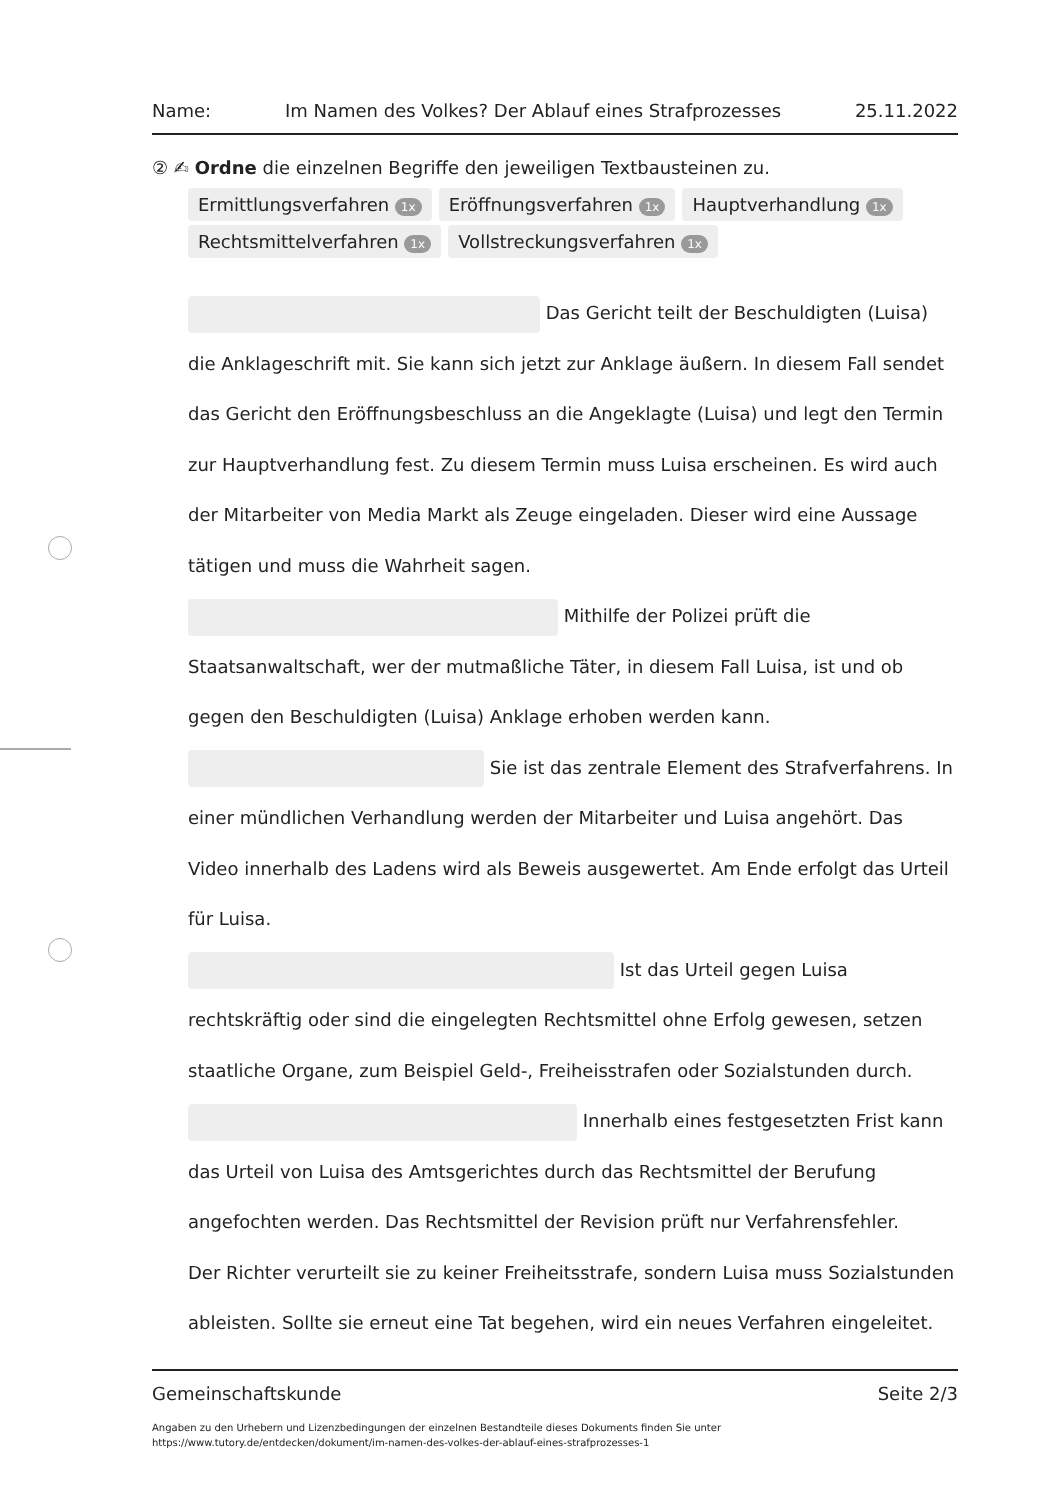Name: Im Namen des Volkes? Der Ablauf eines Strafprozesses 25.11.2022
② ✍ Ordne die einzelnen Begriffe den jeweiligen Textbausteinen zu.
Ermittlungsverfahren 1x Eröffnungsverfahren 1x Hauptverhandlung 1x
Rechtsmittelverfahren 1x Vollstreckungsverfahren 1x
Das Gericht teilt der Beschuldigten (Luisa) die Anklageschrift mit. Sie kann sich jetzt zur Anklage äußern. In diesem Fall sendet das Gericht den Eröffnungsbeschluss an die Angeklagte (Luisa) und legt den Termin zur Hauptverhandlung fest. Zu diesem Termin muss Luisa erscheinen. Es wird auch der Mitarbeiter von Media Markt als Zeuge eingeladen. Dieser wird eine Aussage tätigen und muss die Wahrheit sagen.
Mithilfe der Polizei prüft die Staatsanwaltschaft, wer der mutmaßliche Täter, in diesem Fall Luisa, ist und ob gegen den Beschuldigten (Luisa) Anklage erhoben werden kann.
Sie ist das zentrale Element des Strafverfahrens. In einer mündlichen Verhandlung werden der Mitarbeiter und Luisa angehört. Das Video innerhalb des Ladens wird als Beweis ausgewertet. Am Ende erfolgt das Urteil für Luisa.
Ist das Urteil gegen Luisa rechtskräftig oder sind die eingelegten Rechtsmittel ohne Erfolg gewesen, setzen staatliche Organe, zum Beispiel Geld-, Freiheisstrafen oder Sozialstunden durch.
Innerhalb eines festgesetzten Frist kann das Urteil von Luisa des Amtsgerichtes durch das Rechtsmittel der Berufung angefochten werden. Das Rechtsmittel der Revision prüft nur Verfahrensfehler.
Der Richter verurteilt sie zu keiner Freiheitsstrafe, sondern Luisa muss Sozialstunden ableisten. Sollte sie erneut eine Tat begehen, wird ein neues Verfahren eingeleitet.
Gemeinschaftskunde Seite 2/3
Angaben zu den Urhebern und Lizenzbedingungen der einzelnen Bestandteile dieses Dokuments finden Sie unter
https://www.tutory.de/entdecken/dokument/im-namen-des-volkes-der-ablauf-eines-strafprozesses-1